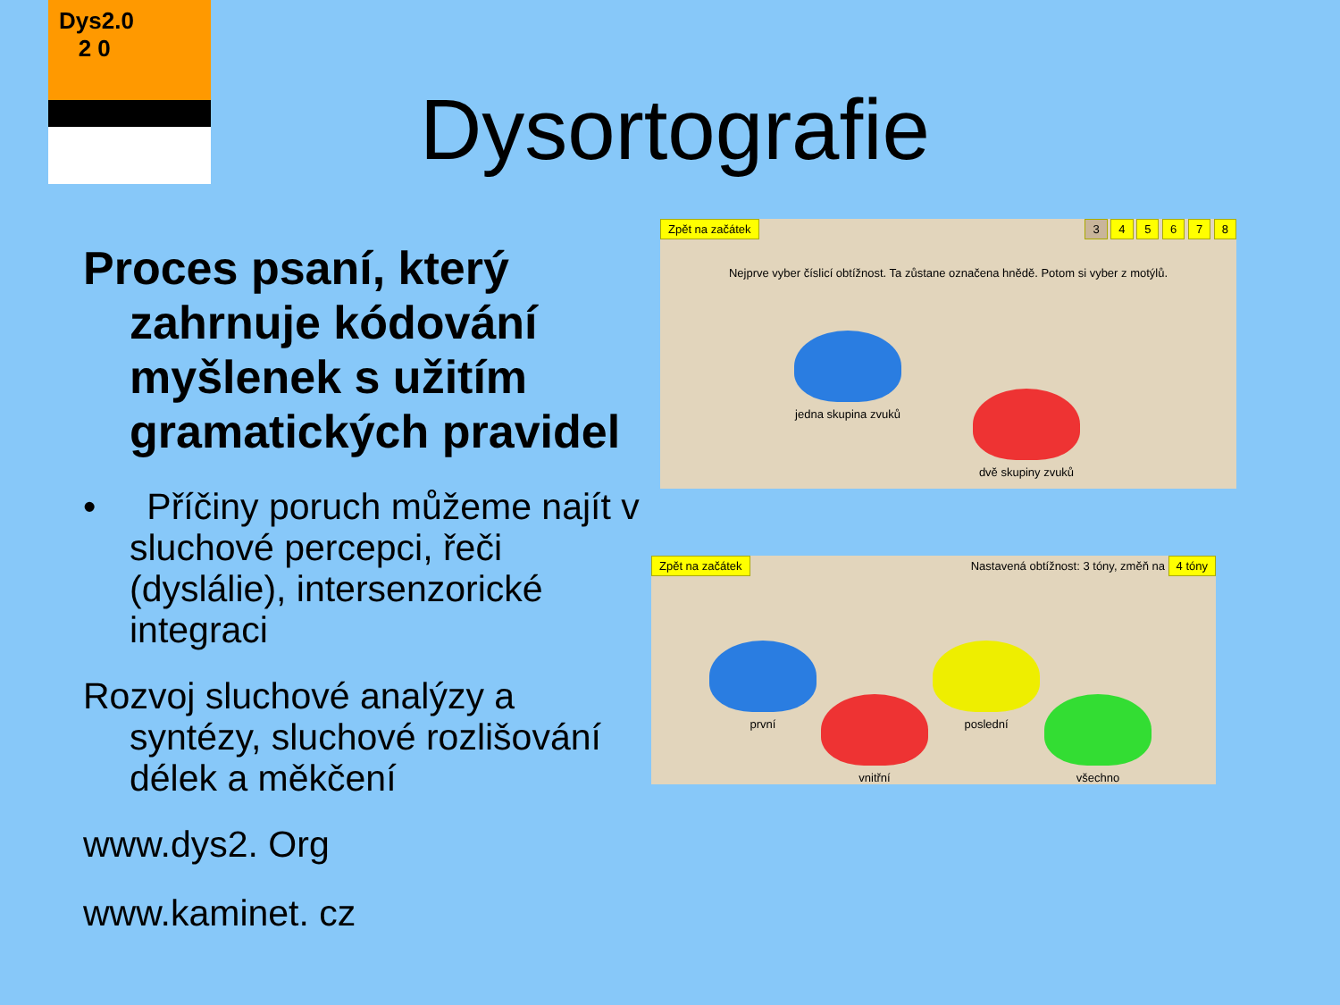Dys2.0
2 0
Dysortografie
Proces psaní, který zahrnuje kódování myšlenek s užitím gramatických pravidel
• Příčiny poruch můžeme najít v sluchové percepci, řeči (dyslálie), intersenzorické integraci
Rozvoj sluchové analýzy a syntézy, sluchové rozlišování délek a měkčení
www.dys2. Org
www.kaminet. cz
Zpět na začátek 3 4 5 6 7 8
Nejprve vyber číslicí obtížnost. Ta zůstane označena hnědě. Potom si vyber z motýlů.
jedna skupina zvuků
dvě skupiny zvuků
Zpět na začátek Nastavená obtížnost: 3 tóny, změň na 4 tóny
první
vnitřní
poslední
všechno